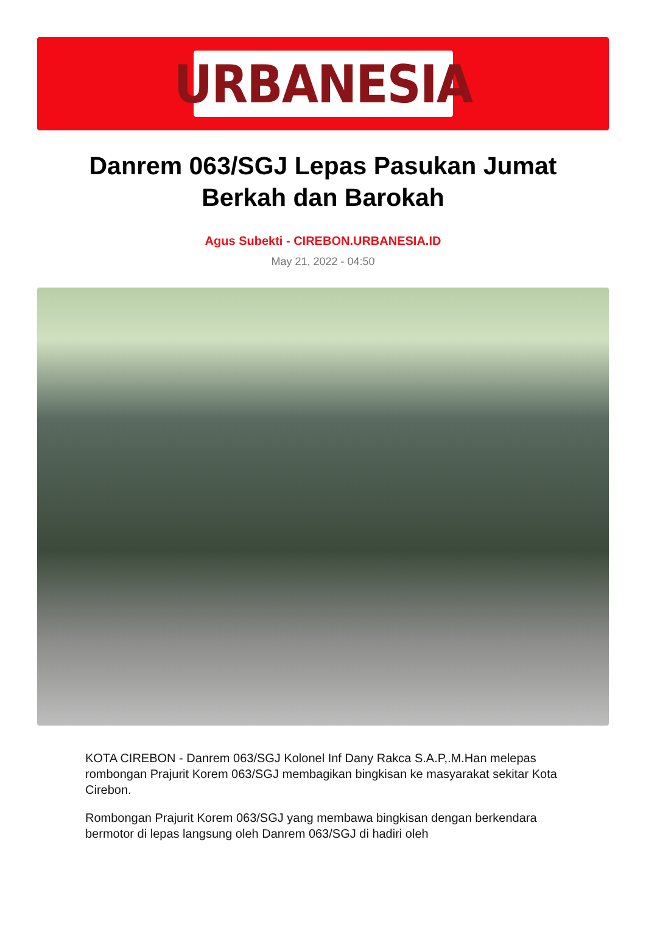URBANESIA
Danrem 063/SGJ Lepas Pasukan Jumat Berkah dan Barokah
Agus Subekti - CIREBON.URBANESIA.ID
May 21, 2022 - 04:50
KOTA CIREBON - Danrem 063/SGJ Kolonel Inf Dany Rakca S.A.P,.M.Han melepas rombongan Prajurit Korem 063/SGJ membagikan bingkisan ke masyarakat sekitar Kota Cirebon.
Rombongan Prajurit Korem 063/SGJ yang membawa bingkisan dengan berkendara bermotor di lepas langsung oleh Danrem 063/SGJ di hadiri oleh